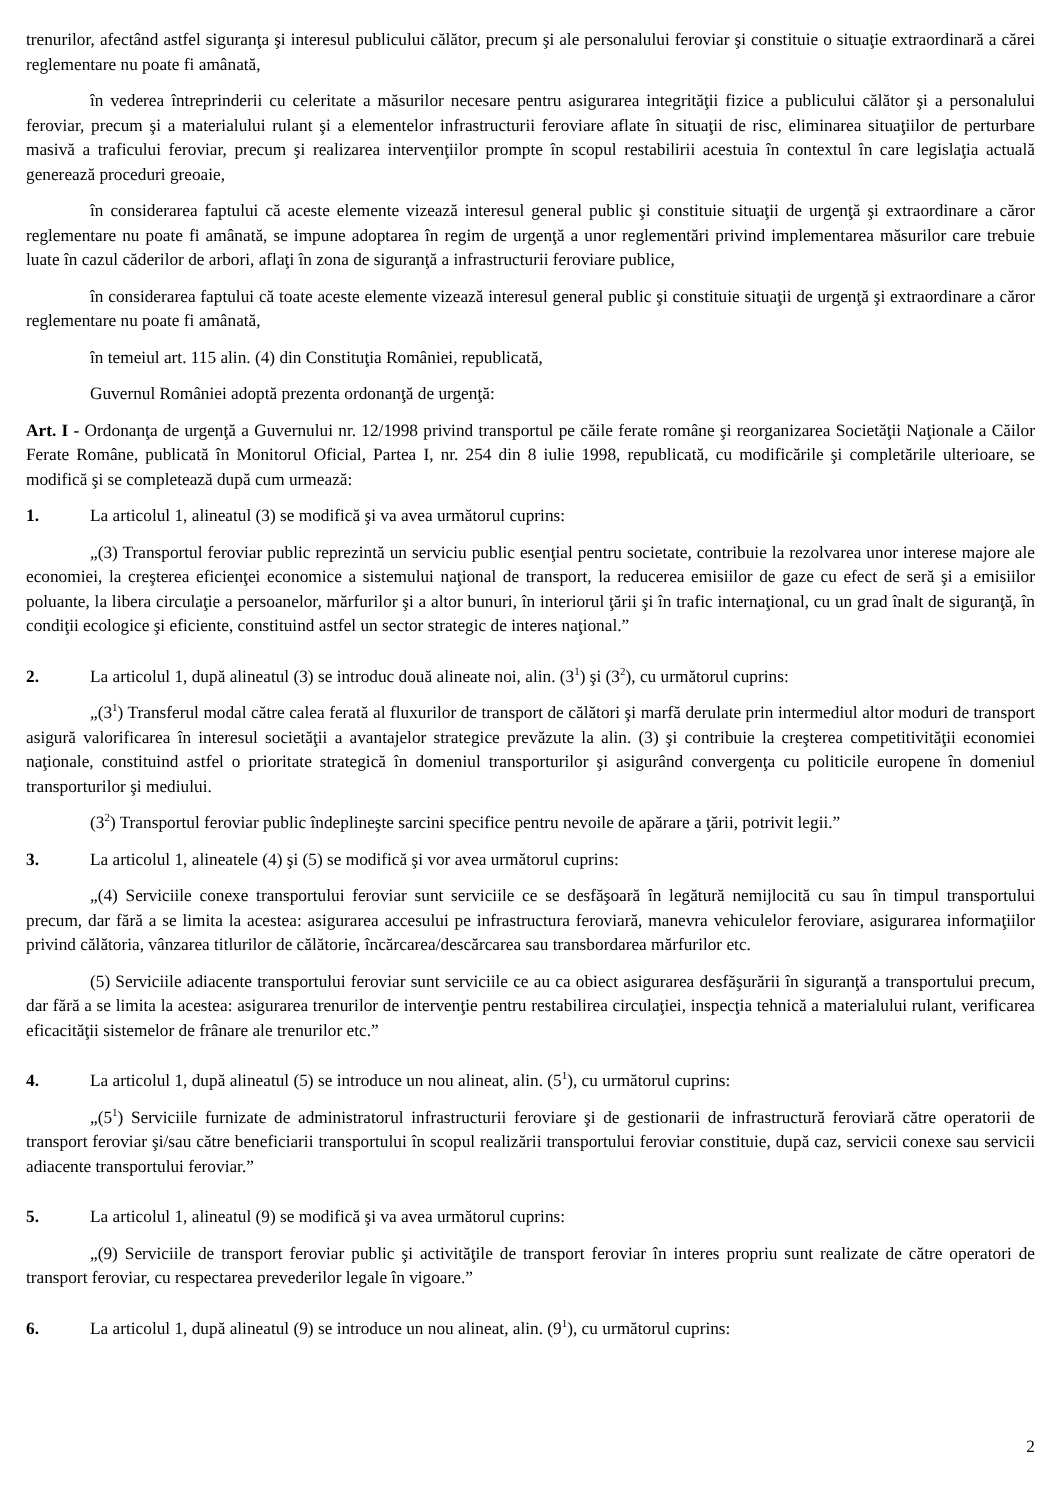trenurilor, afectând astfel siguranţa şi interesul publicului călător, precum şi ale personalului feroviar şi constituie o situaţie extraordinară a cărei reglementare nu poate fi amânată,
în vederea întreprinderii cu celeritate a măsurilor necesare pentru asigurarea integrităţii fizice a publicului călător şi a personalului feroviar, precum şi a materialului rulant şi a elementelor infrastructurii feroviare aflate în situaţii de risc, eliminarea situaţiilor de perturbare masivă a traficului feroviar, precum şi realizarea intervenţiilor prompte în scopul restabilirii acestuia în contextul în care legislaţia actuală generează proceduri greoaie,
în considerarea faptului că aceste elemente vizează interesul general public şi constituie situaţii de urgenţă şi extraordinare a căror reglementare nu poate fi amânată, se impune adoptarea în regim de urgenţă a unor reglementări privind implementarea măsurilor care trebuie luate în cazul căderilor de arbori, aflaţi în zona de siguranţă a infrastructurii feroviare publice,
în considerarea faptului că toate aceste elemente vizează interesul general public şi constituie situaţii de urgenţă şi extraordinare a căror reglementare nu poate fi amânată,
în temeiul art. 115 alin. (4) din Constituţia României, republicată,
Guvernul României adoptă prezenta ordonanţă de urgenţă:
Art. I - Ordonanţa de urgenţă a Guvernului nr. 12/1998 privind transportul pe căile ferate române şi reorganizarea Societăţii Naţionale a Căilor Ferate Române, publicată în Monitorul Oficial, Partea I, nr. 254 din 8 iulie 1998, republicată, cu modificările şi completările ulterioare, se modifică şi se completează după cum urmează:
1. La articolul 1, alineatul (3) se modifică şi va avea următorul cuprins:
„(3) Transportul feroviar public reprezintă un serviciu public esenţial pentru societate, contribuie la rezolvarea unor interese majore ale economiei, la creşterea eficienţei economice a sistemului naţional de transport, la reducerea emisiilor de gaze cu efect de seră şi a emisiilor poluante, la libera circulaţie a persoanelor, mărfurilor şi a altor bunuri, în interiorul ţării şi în trafic internaţional, cu un grad înalt de siguranţă, în condiţii ecologice şi eficiente, constituind astfel un sector strategic de interes naţional.”
2. La articolul 1, după alineatul (3) se introduc două alineate noi, alin. (3<sup>1</sup>) şi (3<sup>2</sup>), cu următorul cuprins:
„(3<sup>1</sup>) Transferul modal către calea ferată al fluxurilor de transport de călători şi marfă derulate prin intermediul altor moduri de transport asigură valorificarea în interesul societăţii a avantajelor strategice prevăzute la alin. (3) şi contribuie la creşterea competitivităţii economiei naţionale, constituind astfel o prioritate strategică în domeniul transporturilor şi asigurând convergenţa cu politicile europene în domeniul transporturilor şi mediului.
(3<sup>2</sup>) Transportul feroviar public îndeplineşte sarcini specifice pentru nevoile de apărare a ţării, potrivit legii.”
3. La articolul 1, alineatele (4) şi (5) se modifică şi vor avea următorul cuprins:
„(4) Serviciile conexe transportului feroviar sunt serviciile ce se desfăşoară în legătură nemijlocită cu sau în timpul transportului precum, dar fără a se limita la acestea: asigurarea accesului pe infrastructura feroviară, manevra vehiculelor feroviare, asigurarea informaţiilor privind călătoria, vânzarea titlurilor de călătorie, încărcarea/descărcarea sau transbordarea mărfurilor etc.
(5) Serviciile adiacente transportului feroviar sunt serviciile ce au ca obiect asigurarea desfăşurării în siguranţă a transportului precum, dar fără a se limita la acestea: asigurarea trenurilor de intervenţie pentru restabilirea circulaţiei, inspecţia tehnică a materialului rulant, verificarea eficacităţii sistemelor de frânare ale trenurilor etc.”
4. La articolul 1, după alineatul (5) se introduce un nou alineat, alin. (5<sup>1</sup>), cu următorul cuprins:
„(5<sup>1</sup>) Serviciile furnizate de administratorul infrastructurii feroviare şi de gestionarii de infrastructură feroviară către operatorii de transport feroviar şi/sau către beneficiarii transportului în scopul realizării transportului feroviar constituie, după caz, servicii conexe sau servicii adiacente transportului feroviar.”
5. La articolul 1, alineatul (9) se modifică şi va avea următorul cuprins:
„(9) Serviciile de transport feroviar public şi activităţile de transport feroviar în interes propriu sunt realizate de către operatori de transport feroviar, cu respectarea prevederilor legale în vigoare.”
6. La articolul 1, după alineatul (9) se introduce un nou alineat, alin. (9<sup>1</sup>), cu următorul cuprins:
2